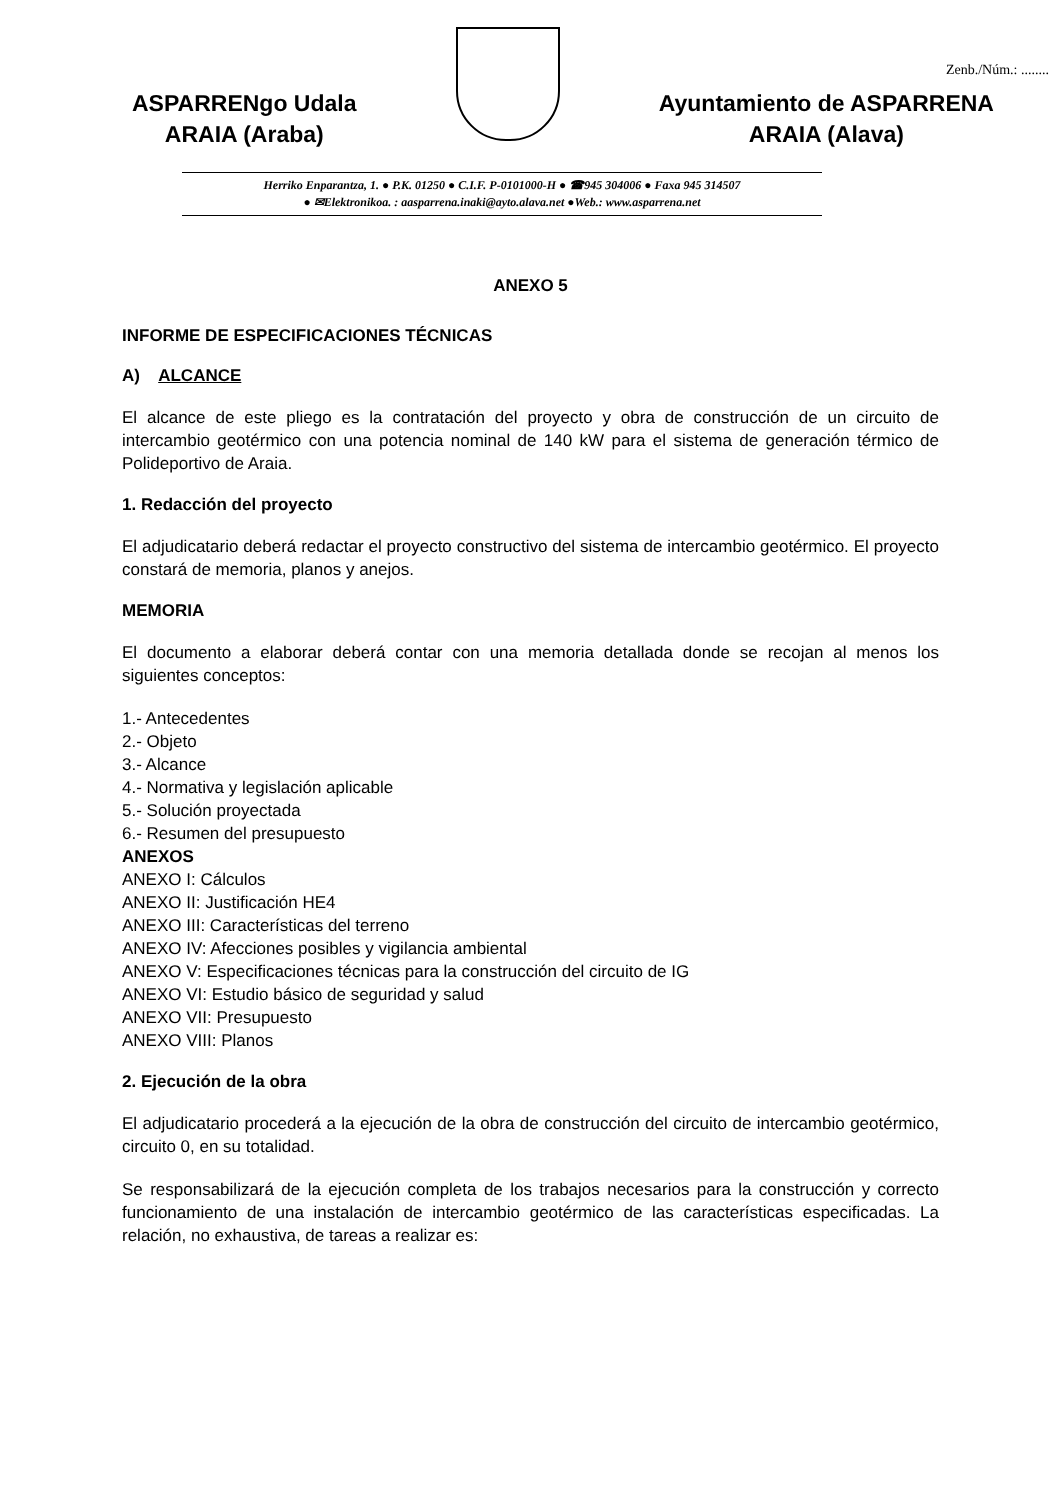Zenb./Núm.: ........
ASPARRENgo Udala
ARAIA (Araba)
Ayuntamiento de ASPARRENA
ARAIA (Alava)
Herriko Enparantza, 1. ● P.K. 01250 ● C.I.F. P-0101000-H ● ☎945 304006 ● Faxa 945 314507
● ✉Elektronikoa. : aasparrena.inaki@ayto.alava.net ●Web.: www.asparrena.net
ANEXO 5
INFORME DE ESPECIFICACIONES TÉCNICAS
A) ALCANCE
El alcance de este pliego es la contratación del proyecto y obra de construcción de un circuito de intercambio geotérmico con una potencia nominal de 140 kW para el sistema de generación térmico de Polideportivo de Araia.
1. Redacción del proyecto
El adjudicatario deberá redactar el proyecto constructivo del sistema de intercambio geotérmico. El proyecto constará de memoria, planos y anejos.
MEMORIA
El documento a elaborar deberá contar con una memoria detallada donde se recojan al menos los siguientes conceptos:
1.- Antecedentes
2.- Objeto
3.- Alcance
4.- Normativa y legislación aplicable
5.- Solución proyectada
6.- Resumen del presupuesto
ANEXOS
ANEXO I: Cálculos
ANEXO II: Justificación HE4
ANEXO III: Características del terreno
ANEXO IV: Afecciones posibles y vigilancia ambiental
ANEXO V: Especificaciones técnicas para la construcción del circuito de IG
ANEXO VI: Estudio básico de seguridad y salud
ANEXO VII: Presupuesto
ANEXO VIII: Planos
2. Ejecución de la obra
El adjudicatario procederá a la ejecución de la obra de construcción del circuito de intercambio geotérmico, circuito 0, en su totalidad.
Se responsabilizará de la ejecución completa de los trabajos necesarios para la construcción y correcto funcionamiento de una instalación de intercambio geotérmico de las características especificadas. La relación, no exhaustiva, de tareas a realizar es: